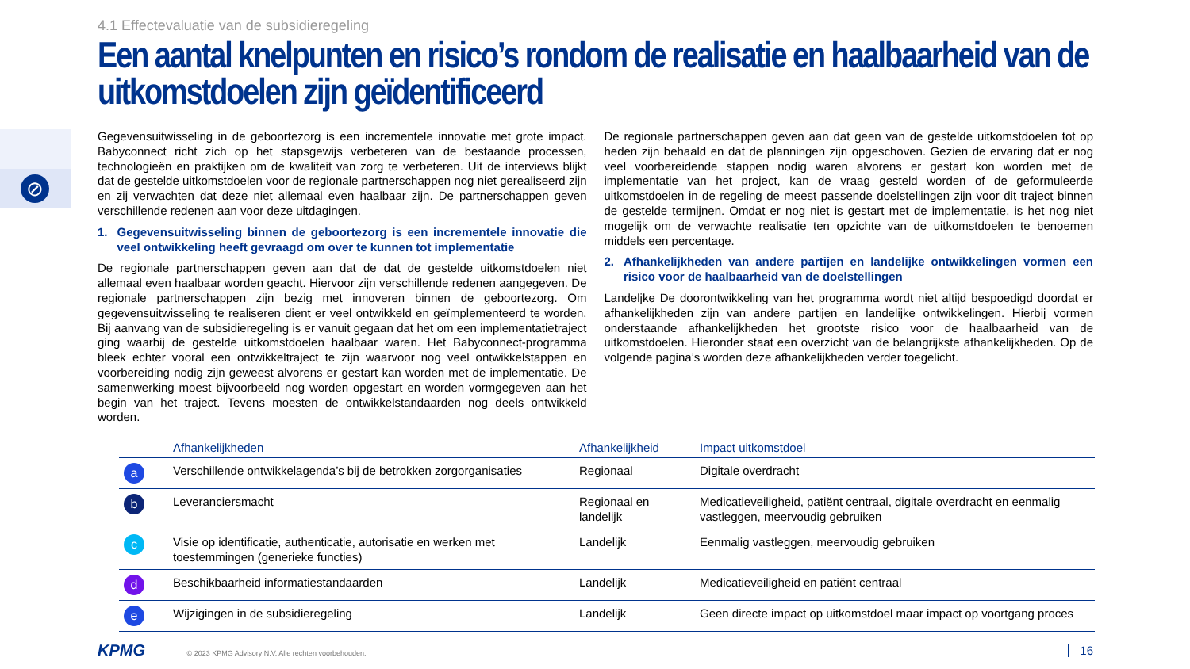⊘
4.1 Effectevaluatie van de subsidieregeling
Een aantal knelpunten en risico’s rondom de realisatie en haalbaarheid van de uitkomstdoelen zijn geïdentificeerd
Gegevensuitwisseling in de geboortezorg is een incrementele innovatie met grote impact. Babyconnect richt zich op het stapsgewijs verbeteren van de bestaande processen, technologieën en praktijken om de kwaliteit van zorg te verbeteren. Uit de interviews blijkt dat de gestelde uitkomstdoelen voor de regionale partnerschappen nog niet gerealiseerd zijn en zij verwachten dat deze niet allemaal even haalbaar zijn. De partnerschappen geven verschillende redenen aan voor deze uitdagingen.
1. Gegevensuitwisseling binnen de geboortezorg is een incrementele innovatie die veel ontwikkeling heeft gevraagd om over te kunnen tot implementatie
De regionale partnerschappen geven aan dat de dat de gestelde uitkomstdoelen niet allemaal even haalbaar worden geacht. Hiervoor zijn verschillende redenen aangegeven. De regionale partnerschappen zijn bezig met innoveren binnen de geboortezorg. Om gegevensuitwisseling te realiseren dient er veel ontwikkeld en geïmplementeerd te worden. Bij aanvang van de subsidieregeling is er vanuit gegaan dat het om een implementatietraject ging waarbij de gestelde uitkomstdoelen haalbaar waren. Het Babyconnect-programma bleek echter vooral een ontwikkeltraject te zijn waarvoor nog veel ontwikkelstappen en voorbereiding nodig zijn geweest alvorens er gestart kan worden met de implementatie. De samenwerking moest bijvoorbeeld nog worden opgestart en worden vormgegeven aan het begin van het traject. Tevens moesten de ontwikkelstandaarden nog deels ontwikkeld worden.
De regionale partnerschappen geven aan dat geen van de gestelde uitkomstdoelen tot op heden zijn behaald en dat de planningen zijn opgeschoven. Gezien de ervaring dat er nog veel voorbereidende stappen nodig waren alvorens er gestart kon worden met de implementatie van het project, kan de vraag gesteld worden of de geformuleerde uitkomstdoelen in de regeling de meest passende doelstellingen zijn voor dit traject binnen de gestelde termijnen. Omdat er nog niet is gestart met de implementatie, is het nog niet mogelijk om de verwachte realisatie ten opzichte van de uitkomstdoelen te benoemen middels een percentage.
2. Afhankelijkheden van andere partijen en landelijke ontwikkelingen vormen een risico voor de haalbaarheid van de doelstellingen
Landeljke De doorontwikkeling van het programma wordt niet altijd bespoedigd doordat er afhankelijkheden zijn van andere partijen en landelijke ontwikkelingen. Hierbij vormen onderstaande afhankelijkheden het grootste risico voor de haalbaarheid van de uitkomstdoelen. Hieronder staat een overzicht van de belangrijkste afhankelijkheden. Op de volgende pagina’s worden deze afhankelijkheden verder toegelicht.
| | Afhankelijkheden | Afhankelijkheid | Impact uitkomstdoel |
| --- | --- | --- | --- |
| a | Verschillende ontwikkelagenda’s bij de betrokken zorgorganisaties | Regionaal | Digitale overdracht |
| b | Leveranciersmacht | Regionaal en landelijk | Medicatieveiligheid, patiënt centraal, digitale overdracht en eenmalig vastleggen, meervoudig gebruiken |
| c | Visie op identificatie, authenticatie, autorisatie en werken met toestemmingen (generieke functies) | Landelijk | Eenmalig vastleggen, meervoudig gebruiken |
| d | Beschikbaarheid informatiestandaarden | Landelijk | Medicatieveiligheid en patiënt centraal |
| e | Wijzigingen in de subsidieregeling | Landelijk | Geen directe impact op uitkomstdoel maar impact op voortgang proces |
KPMG © 2023 KPMG Advisory N.V. Alle rechten voorbehouden.
16